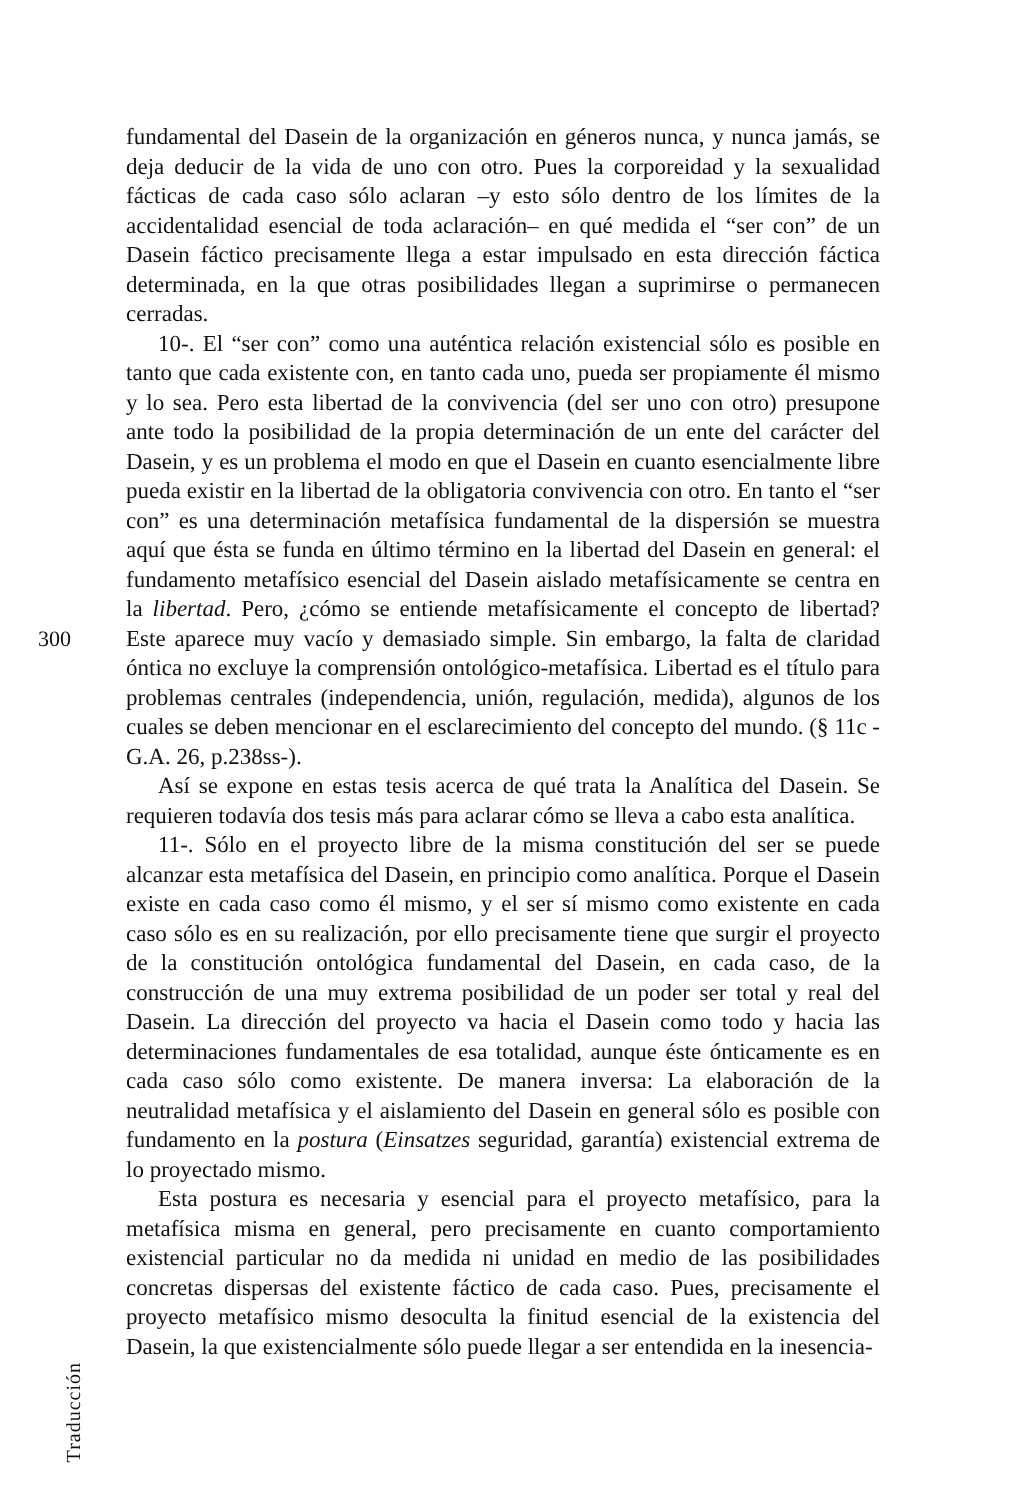300
Traducción
fundamental del Dasein de la organización en géneros nunca, y nunca jamás, se deja deducir de la vida de uno con otro. Pues la corporeidad y la sexualidad fácticas de cada caso sólo aclaran –y esto sólo dentro de los límites de la accidentalidad esencial de toda aclaración– en qué medida el “ser con” de un Dasein fáctico precisamente llega a estar impulsado en esta dirección fáctica determinada, en la que otras posibilidades llegan a suprimirse o permanecen cerradas.
10-. El “ser con” como una auténtica relación existencial sólo es posible en tanto que cada existente con, en tanto cada uno, pueda ser propiamente él mismo y lo sea. Pero esta libertad de la convivencia (del ser uno con otro) presupone ante todo la posibilidad de la propia determinación de un ente del carácter del Dasein, y es un problema el modo en que el Dasein en cuanto esencialmente libre pueda existir en la libertad de la obligatoria convivencia con otro. En tanto el “ser con” es una determinación metafísica fundamental de la dispersión se muestra aquí que ésta se funda en último término en la libertad del Dasein en general: el fundamento metafísico esencial del Dasein aislado metafísicamente se centra en la libertad. Pero, ¿cómo se entiende metafísicamente el concepto de libertad? Este aparece muy vacío y demasiado simple. Sin embargo, la falta de claridad óntica no excluye la comprensión ontológico-metafísica. Libertad es el título para problemas centrales (independencia, unión, regulación, medida), algunos de los cuales se deben mencionar en el esclarecimiento del concepto del mundo. (§ 11c - G.A. 26, p.238ss-).
Así se expone en estas tesis acerca de qué trata la Analítica del Dasein. Se requieren todavía dos tesis más para aclarar cómo se lleva a cabo esta analítica.
11-. Sólo en el proyecto libre de la misma constitución del ser se puede alcanzar esta metafísica del Dasein, en principio como analítica. Porque el Dasein existe en cada caso como él mismo, y el ser sí mismo como existente en cada caso sólo es en su realización, por ello precisamente tiene que surgir el proyecto de la constitución ontológica fundamental del Dasein, en cada caso, de la construcción de una muy extrema posibilidad de un poder ser total y real del Dasein. La dirección del proyecto va hacia el Dasein como todo y hacia las determinaciones fundamentales de esa totalidad, aunque éste ónticamente es en cada caso sólo como existente. De manera inversa: La elaboración de la neutralidad metafísica y el aislamiento del Dasein en general sólo es posible con fundamento en la postura (Einsatzes seguridad, garantía) existencial extrema de lo proyectado mismo.
Esta postura es necesaria y esencial para el proyecto metafísico, para la metafísica misma en general, pero precisamente en cuanto comportamiento existencial particular no da medida ni unidad en medio de las posibilidades concretas dispersas del existente fáctico de cada caso. Pues, precisamente el proyecto metafísico mismo desoculta la finitud esencial de la existencia del Dasein, la que existencialmente sólo puede llegar a ser entendida en la inesencia-